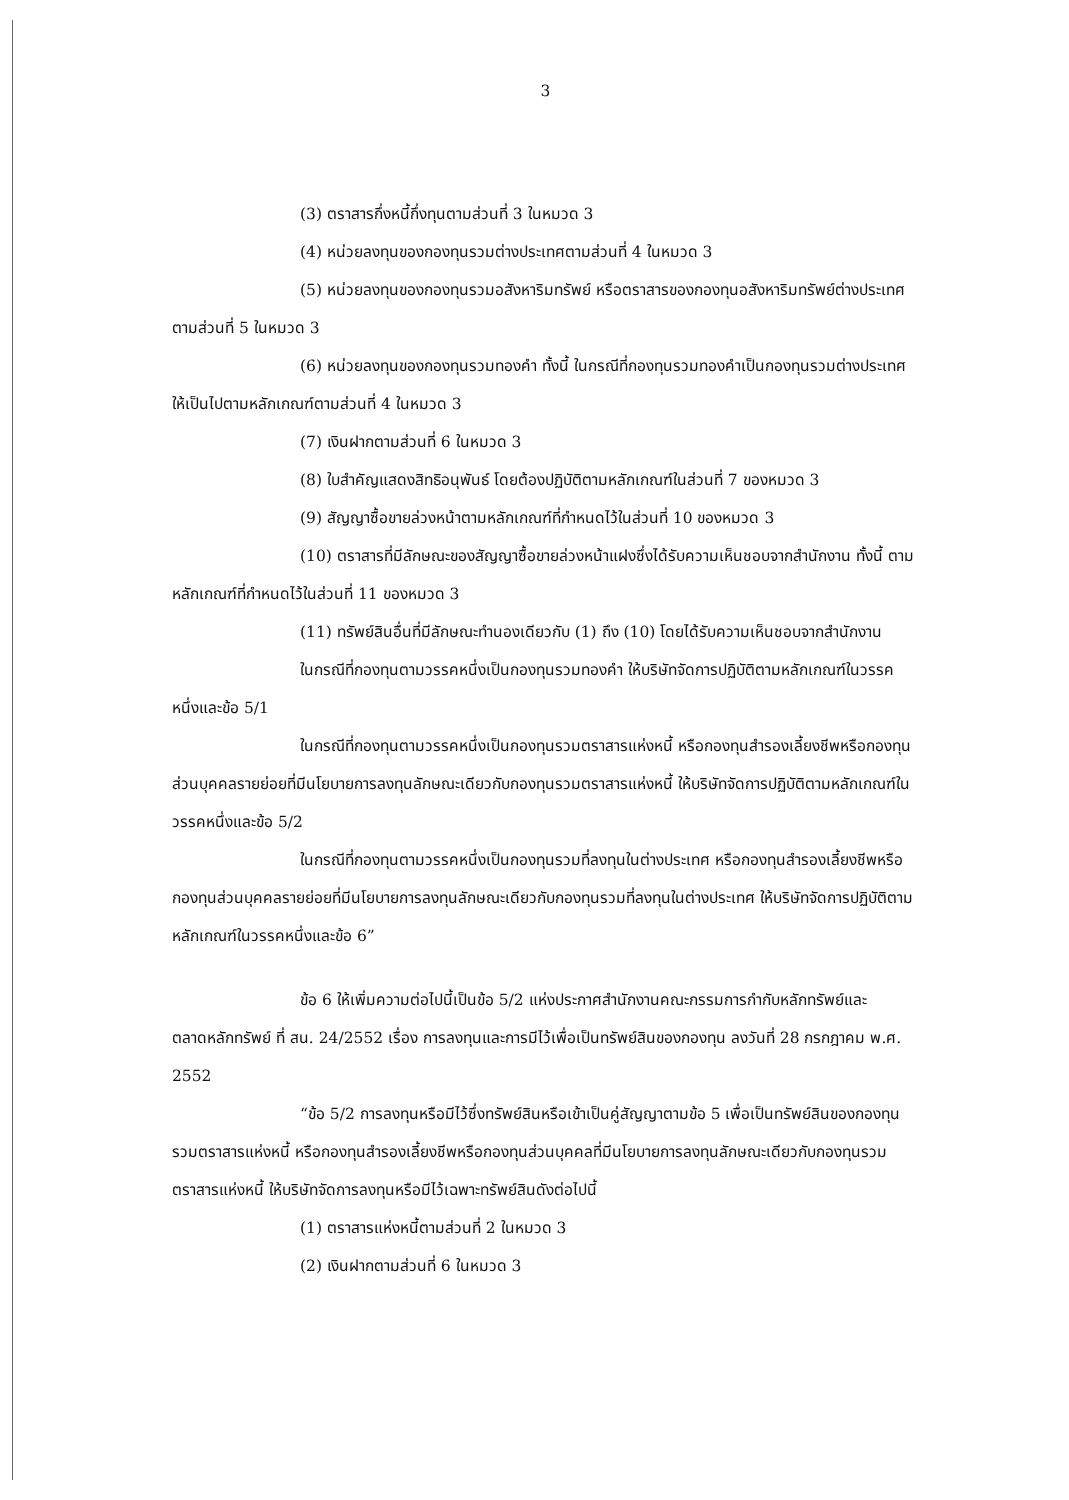3
(3) ตราสารกึ่งหนี้กึ่งทุนตามส่วนที่ 3 ในหมวด 3
(4) หน่วยลงทุนของกองทุนรวมต่างประเทศตามส่วนที่ 4 ในหมวด 3
(5) หน่วยลงทุนของกองทุนรวมอสังหาริมทรัพย์ หรือตราสารของกองทุนอสังหาริมทรัพย์ต่างประเทศตามส่วนที่ 5 ในหมวด 3
(6) หน่วยลงทุนของกองทุนรวมทองคำ ทั้งนี้ ในกรณีที่กองทุนรวมทองคำเป็นกองทุนรวมต่างประเทศ ให้เป็นไปตามหลักเกณฑ์ตามส่วนที่ 4 ในหมวด 3
(7) เงินฝากตามส่วนที่ 6 ในหมวด 3
(8) ใบสำคัญแสดงสิทธิอนุพันธ์ โดยต้องปฏิบัติตามหลักเกณฑ์ในส่วนที่ 7 ของหมวด 3
(9) สัญญาซื้อขายล่วงหน้าตามหลักเกณฑ์ที่กำหนดไว้ในส่วนที่ 10 ของหมวด 3
(10) ตราสารที่มีลักษณะของสัญญาซื้อขายล่วงหน้าแฝงซึ่งได้รับความเห็นชอบจากสำนักงาน ทั้งนี้ ตามหลักเกณฑ์ที่กำหนดไว้ในส่วนที่ 11 ของหมวด 3
(11) ทรัพย์สินอื่นที่มีลักษณะทำนองเดียวกับ (1) ถึง (10) โดยได้รับความเห็นชอบจากสำนักงาน
ในกรณีที่กองทุนตามวรรคหนึ่งเป็นกองทุนรวมทองคำ ให้บริษัทจัดการปฏิบัติตามหลักเกณฑ์ในวรรคหนึ่งและข้อ 5/1
ในกรณีที่กองทุนตามวรรคหนึ่งเป็นกองทุนรวมตราสารแห่งหนี้ หรือกองทุนสำรองเลี้ยงชีพหรือกองทุนส่วนบุคคลรายย่อยที่มีนโยบายการลงทุนลักษณะเดียวกับกองทุนรวมตราสารแห่งหนี้ ให้บริษัทจัดการปฏิบัติตามหลักเกณฑ์ในวรรคหนึ่งและข้อ 5/2
ในกรณีที่กองทุนตามวรรคหนึ่งเป็นกองทุนรวมที่ลงทุนในต่างประเทศ หรือกองทุนสำรองเลี้ยงชีพหรือกองทุนส่วนบุคคลรายย่อยที่มีนโยบายการลงทุนลักษณะเดียวกับกองทุนรวมที่ลงทุนในต่างประเทศ ให้บริษัทจัดการปฏิบัติตามหลักเกณฑ์ในวรรคหนึ่งและข้อ 6”
ข้อ 6 ให้เพิ่มความต่อไปนี้เป็นข้อ 5/2 แห่งประกาศสำนักงานคณะกรรมการกำกับหลักทรัพย์และตลาดหลักทรัพย์ ที่ สน. 24/2552 เรื่อง การลงทุนและการมีไว้เพื่อเป็นทรัพย์สินของกองทุน ลงวันที่ 28 กรกฎาคม พ.ศ. 2552
“ข้อ 5/2 การลงทุนหรือมีไว้ซึ่งทรัพย์สินหรือเข้าเป็นคู่สัญญาตามข้อ 5 เพื่อเป็นทรัพย์สินของกองทุนรวมตราสารแห่งหนี้ หรือกองทุนสำรองเลี้ยงชีพหรือกองทุนส่วนบุคคลที่มีนโยบายการลงทุนลักษณะเดียวกับกองทุนรวมตราสารแห่งหนี้ ให้บริษัทจัดการลงทุนหรือมีไว้เฉพาะทรัพย์สินดังต่อไปนี้
(1) ตราสารแห่งหนี้ตามส่วนที่ 2 ในหมวด 3
(2) เงินฝากตามส่วนที่ 6 ในหมวด 3